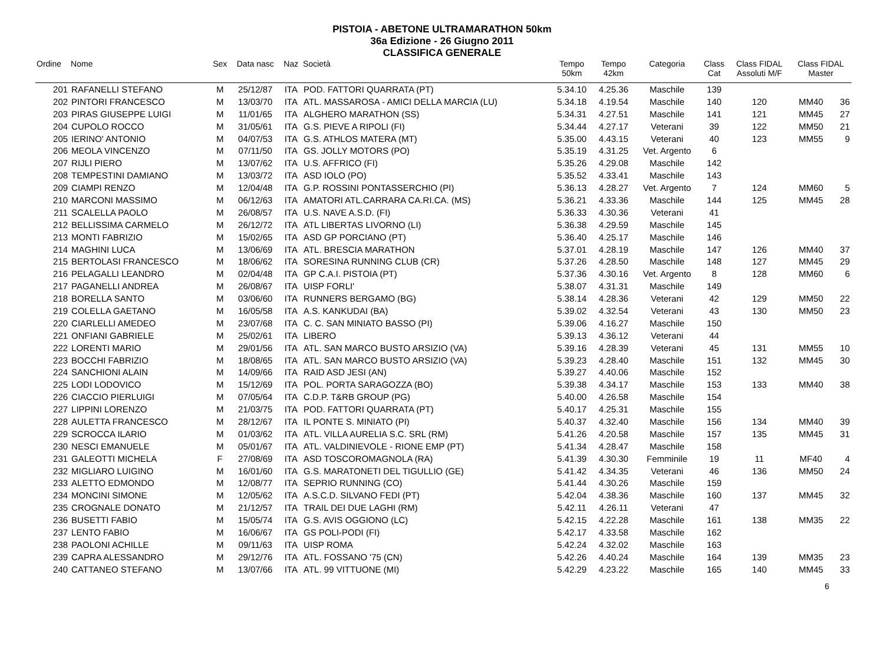PISTOIA - ABETONE ULTRAMARATHON 50km
36a Edizione - 26 Giugno 2011
CLASSIFICA GENERALE
| Ordine | Nome | Sex | Data nasc | Naz | Società | Tempo 50km | Tempo 42km | Categoria | Class Cat | Class FIDAL Assoluti M/F | Class FIDAL Master | |
| --- | --- | --- | --- | --- | --- | --- | --- | --- | --- | --- | --- | --- |
| 201 | RAFANELLI STEFANO | M | 25/12/87 | ITA | POD. FATTORI QUARRATA (PT) | 5.34.10 | 4.25.36 | Maschile | 139 | | | |
| 202 | PINTORI FRANCESCO | M | 13/03/70 | ITA | ATL. MASSAROSA - AMICI DELLA MARCIA (LU) | 5.34.18 | 4.19.54 | Maschile | 140 | 120 | MM40 | 36 |
| 203 | PIRAS GIUSEPPE LUIGI | M | 11/01/65 | ITA | ALGHERO MARATHON (SS) | 5.34.31 | 4.27.51 | Maschile | 141 | 121 | MM45 | 27 |
| 204 | CUPOLO ROCCO | M | 31/05/61 | ITA | G.S. PIEVE A RIPOLI (FI) | 5.34.44 | 4.27.17 | Veterani | 39 | 122 | MM50 | 21 |
| 205 | IERINO' ANTONIO | M | 04/07/53 | ITA | G.S. ATHLOS MATERA (MT) | 5.35.00 | 4.43.15 | Veterani | 40 | 123 | MM55 | 9 |
| 206 | MEOLA VINCENZO | M | 07/11/50 | ITA | GS. JOLLY MOTORS (PO) | 5.35.19 | 4.31.25 | Vet. Argento | 6 | | | |
| 207 | RIJLI PIERO | M | 13/07/62 | ITA | U.S. AFFRICO (FI) | 5.35.26 | 4.29.08 | Maschile | 142 | | | |
| 208 | TEMPESTINI DAMIANO | M | 13/03/72 | ITA | ASD IOLO (PO) | 5.35.52 | 4.33.41 | Maschile | 143 | | | |
| 209 | CIAMPI RENZO | M | 12/04/48 | ITA | G.P. ROSSINI PONTASSERCHIO (PI) | 5.36.13 | 4.28.27 | Vet. Argento | 7 | 124 | MM60 | 5 |
| 210 | MARCONI MASSIMO | M | 06/12/63 | ITA | AMATORI ATL.CARRARA CA.RI.CA. (MS) | 5.36.21 | 4.33.36 | Maschile | 144 | 125 | MM45 | 28 |
| 211 | SCALELLA PAOLO | M | 26/08/57 | ITA | U.S. NAVE A.S.D. (FI) | 5.36.33 | 4.30.36 | Veterani | 41 | | | |
| 212 | BELLISSIMA CARMELO | M | 26/12/72 | ITA | ATL LIBERTAS LIVORNO (LI) | 5.36.38 | 4.29.59 | Maschile | 145 | | | |
| 213 | MONTI FABRIZIO | M | 15/02/65 | ITA | ASD GP PORCIANO (PT) | 5.36.40 | 4.25.17 | Maschile | 146 | | | |
| 214 | MAGHINI LUCA | M | 13/06/69 | ITA | ATL. BRESCIA MARATHON | 5.37.01 | 4.28.19 | Maschile | 147 | 126 | MM40 | 37 |
| 215 | BERTOLASI FRANCESCO | M | 18/06/62 | ITA | SORESINA RUNNING CLUB (CR) | 5.37.26 | 4.28.50 | Maschile | 148 | 127 | MM45 | 29 |
| 216 | PELAGALLI LEANDRO | M | 02/04/48 | ITA | GP C.A.I. PISTOIA (PT) | 5.37.36 | 4.30.16 | Vet. Argento | 8 | 128 | MM60 | 6 |
| 217 | PAGANELLI ANDREA | M | 26/08/67 | ITA | UISP FORLI' | 5.38.07 | 4.31.31 | Maschile | 149 | | | |
| 218 | BORELLA SANTO | M | 03/06/60 | ITA | RUNNERS BERGAMO (BG) | 5.38.14 | 4.28.36 | Veterani | 42 | 129 | MM50 | 22 |
| 219 | COLELLA GAETANO | M | 16/05/58 | ITA | A.S. KANKUDAI (BA) | 5.39.02 | 4.32.54 | Veterani | 43 | 130 | MM50 | 23 |
| 220 | CIARLELLI AMEDEO | M | 23/07/68 | ITA | C. C. SAN MINIATO BASSO (PI) | 5.39.06 | 4.16.27 | Maschile | 150 | | | |
| 221 | ONFIANI GABRIELE | M | 25/02/61 | ITA | LIBERO | 5.39.13 | 4.36.12 | Veterani | 44 | | | |
| 222 | LORENTI MARIO | M | 29/01/56 | ITA | ATL. SAN MARCO BUSTO ARSIZIO (VA) | 5.39.16 | 4.28.39 | Veterani | 45 | 131 | MM55 | 10 |
| 223 | BOCCHI FABRIZIO | M | 18/08/65 | ITA | ATL. SAN MARCO BUSTO ARSIZIO (VA) | 5.39.23 | 4.28.40 | Maschile | 151 | 132 | MM45 | 30 |
| 224 | SANCHIONI ALAIN | M | 14/09/66 | ITA | RAID ASD JESI (AN) | 5.39.27 | 4.40.06 | Maschile | 152 | | | |
| 225 | LODI LODOVICO | M | 15/12/69 | ITA | POL. PORTA SARAGOZZA (BO) | 5.39.38 | 4.34.17 | Maschile | 153 | 133 | MM40 | 38 |
| 226 | CIACCIO PIERLUIGI | M | 07/05/64 | ITA | C.D.P. T&RB GROUP (PG) | 5.40.00 | 4.26.58 | Maschile | 154 | | | |
| 227 | LIPPINI LORENZO | M | 21/03/75 | ITA | POD. FATTORI QUARRATA (PT) | 5.40.17 | 4.25.31 | Maschile | 155 | | | |
| 228 | AULETTA FRANCESCO | M | 28/12/67 | ITA | IL PONTE S. MINIATO (PI) | 5.40.37 | 4.32.40 | Maschile | 156 | 134 | MM40 | 39 |
| 229 | SCROCCA ILARIO | M | 01/03/62 | ITA | ATL. VILLA AURELIA S.C. SRL (RM) | 5.41.26 | 4.20.58 | Maschile | 157 | 135 | MM45 | 31 |
| 230 | NESCI EMANUELE | M | 05/01/67 | ITA | ATL. VALDINIEVOLE - RIONE EMP (PT) | 5.41.34 | 4.28.47 | Maschile | 158 | | | |
| 231 | GALEOTTI MICHELA | F | 27/08/69 | ITA | ASD TOSCOROMAGNOLA (RA) | 5.41.39 | 4.30.30 | Femminile | 19 | 11 | MF40 | 4 |
| 232 | MIGLIARO LUIGINO | M | 16/01/60 | ITA | G.S. MARATONETI DEL TIGULLIO (GE) | 5.41.42 | 4.34.35 | Veterani | 46 | 136 | MM50 | 24 |
| 233 | ALETTO EDMONDO | M | 12/08/77 | ITA | SEPRIO RUNNING (CO) | 5.41.44 | 4.30.26 | Maschile | 159 | | | |
| 234 | MONCINI SIMONE | M | 12/05/62 | ITA | A.S.C.D. SILVANO FEDI (PT) | 5.42.04 | 4.38.36 | Maschile | 160 | 137 | MM45 | 32 |
| 235 | CROGNALE DONATO | M | 21/12/57 | ITA | TRAIL DEI DUE LAGHI (RM) | 5.42.11 | 4.26.11 | Veterani | 47 | | | |
| 236 | BUSETTI FABIO | M | 15/05/74 | ITA | G.S. AVIS OGGIONO (LC) | 5.42.15 | 4.22.28 | Maschile | 161 | 138 | MM35 | 22 |
| 237 | LENTO FABIO | M | 16/06/67 | ITA | GS POLI-PODI (FI) | 5.42.17 | 4.33.58 | Maschile | 162 | | | |
| 238 | PAOLONI ACHILLE | M | 09/11/63 | ITA | UISP ROMA | 5.42.24 | 4.32.02 | Maschile | 163 | | | |
| 239 | CAPRA ALESSANDRO | M | 29/12/76 | ITA | ATL. FOSSANO '75 (CN) | 5.42.26 | 4.40.24 | Maschile | 164 | 139 | MM35 | 23 |
| 240 | CATTANEO STEFANO | M | 13/07/66 | ITA | ATL. 99 VITTUONE (MI) | 5.42.29 | 4.23.22 | Maschile | 165 | 140 | MM45 | 33 |
6